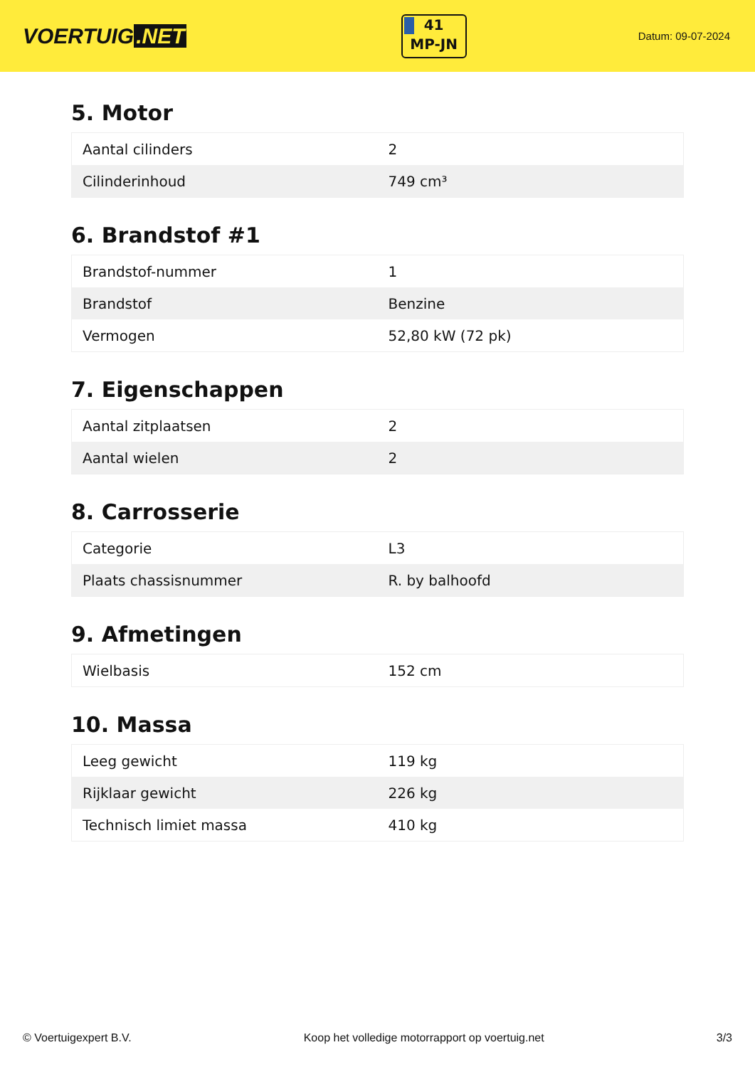VOERTUIG.NET
41
MP-JN
Datum: 09-07-2024
5. Motor
| Aantal cilinders | 2 |
| Cilinderinhoud | 749 cm³ |
6. Brandstof #1
| Brandstof-nummer | 1 |
| Brandstof | Benzine |
| Vermogen | 52,80 kW (72 pk) |
7. Eigenschappen
| Aantal zitplaatsen | 2 |
| Aantal wielen | 2 |
8. Carrosserie
| Categorie | L3 |
| Plaats chassisnummer | R. by balhoofd |
9. Afmetingen
| Wielbasis | 152 cm |
10. Massa
| Leeg gewicht | 119 kg |
| Rijklaar gewicht | 226 kg |
| Technisch limiet massa | 410 kg |
© Voertuigexpert B.V. Koop het volledige motorrapport op voertuig.net 3/3